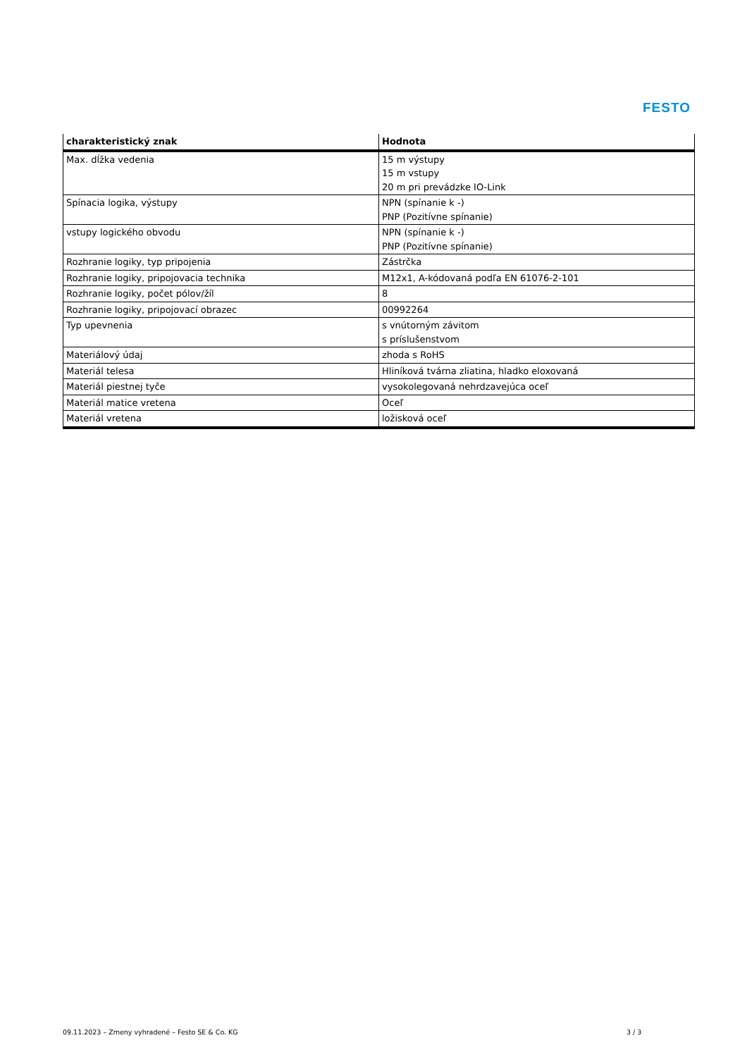FESTO
| charakteristický znak | Hodnota |
| --- | --- |
| Max. dĺžka vedenia | 15 m výstupy 15 m vstupy 20 m pri prevádzke IO-Link |
| Spínacia logika, výstupy | NPN (spínanie k -) PNP (Pozitívne spínanie) |
| vstupy logického obvodu | NPN (spínanie k -) PNP (Pozitívne spínanie) |
| Rozhranie logiky, typ pripojenia | Zástrčka |
| Rozhranie logiky, pripojovacia technika | M12x1, A-kódovaná podľa EN 61076-2-101 |
| Rozhranie logiky, počet pólov/žíl | 8 |
| Rozhranie logiky, pripojovací obrazec | 00992264 |
| Typ upevnenia | s vnútorným závitom s príslušenstvom |
| Materiálový údaj | zhoda s RoHS |
| Materiál telesa | Hliníková tvárna zliatina, hladko eloxovaná |
| Materiál piestnej tyče | vysokolegovaná nehrdzavejúca oceľ |
| Materiál matice vretena | Oceľ |
| Materiál vretena | ložisková oceľ |
09.11.2023 – Zmeny vyhradené – Festo SE & Co. KG
3 / 3